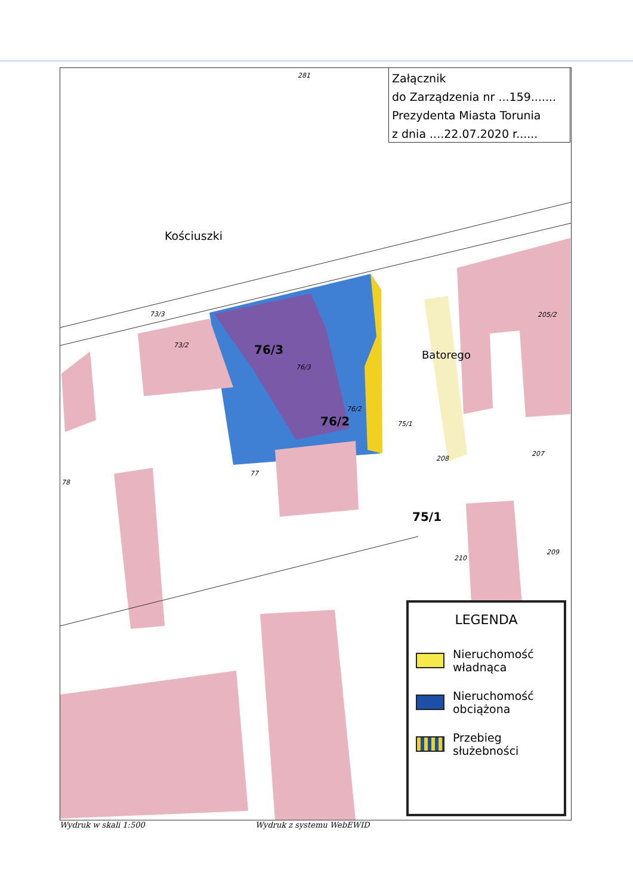281
Kościuszki
73/3
73/2 76/3
76/3
76/2
76/2 75/1
75/1
Batorego
205/2
207
208
209
210
77
78
Załącznik
do Zarządzenia nr ...159.......
Prezydenta Miasta Torunia
z dnia ....22.07.2020 r......
LEGENDA
Nieruchomość
władnąca
Nieruchomość
obciążona
Przebieg
służebności
Wydruk w skali 1:500 Wydruk z systemu WebEWID